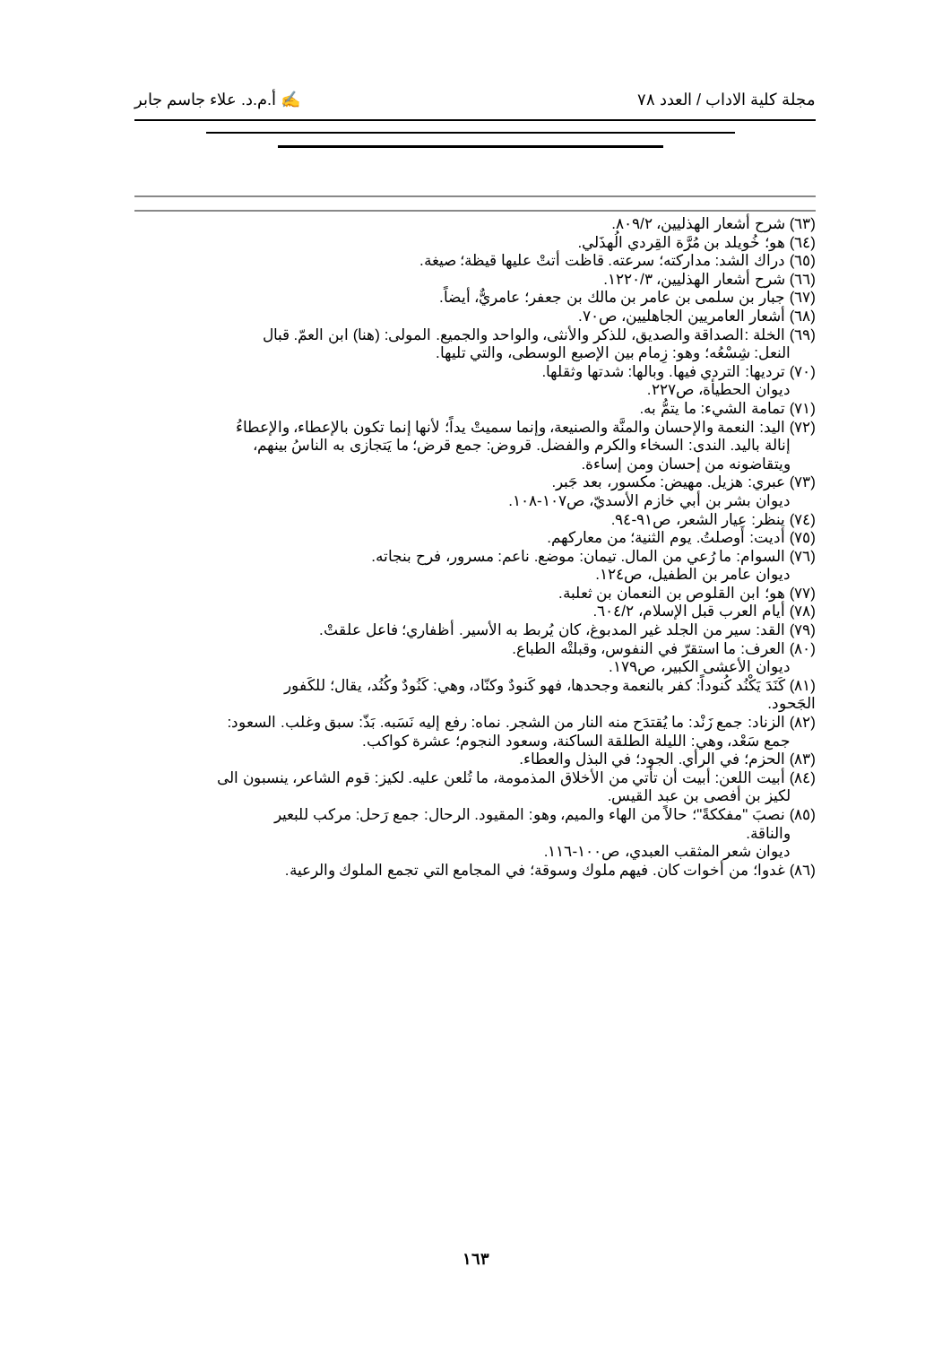مجلة كلية الاداب / العدد ٧٨ ✍ أ.م.د. علاء جاسم جابر
(٦٣) شرح أشعار الهذليين، ٨٠٩/٢.
(٦٤) هو؛ خُويلد بن مُرَّة القِردي الُهذَلي.
(٦٥) دراك الشد: مداركته؛ سرعته. قاظت أتتْ عليها قيظة؛ صيغة.
(٦٦) شرح أشعار الهذليين، ١٢٢٠/٣.
(٦٧) جبار بن سلمى بن عامر بن مالك بن جعفر؛ عامريٌّ، أيضاً.
(٦٨) أشعار العامريين الجاهليين، ص٧٠.
(٦٩) الخلة :الصداقة والصديق، للذكر والأنثى، والواحد والجميع. المولى: (هنا) ابن العمّ. قبال
النعل: شِسْعُه؛ وهو: زِمام بين الإصبع الوسطى، والتي تليها.
(٧٠) ترديها: التردي فيها. وبالها: شدتها وثقلها.
ديوان الحطيأة، ص٢٢٧.
(٧١) تمامة الشيء: ما يتمُّ به.
(٧٢) اليد: النعمة والإحسان والمنَّة والصنيعة، وإنما سميتْ يداً؛ لأنها إنما تكون بالإعطاء، والإعطاءُ
إنالة باليد. الندى: السخاء والكرم والفضل. قروض: جمع قرض؛ ما يَتجازى به الناسُ بينهم،
ويتقاضونه من إحسان ومن إساءة.
(٧٣) عبري: هزيل. مهيض: مكسور، بعد جَبر.
ديوان بشر بن أبي خازم الأسديّ، ص١٠٧-١٠٨.
(٧٤) ينظر: عِيار الشعر، ص٩١-٩٤.
(٧٥) أديت: أوصلتُ. يوم الثنية؛ من معاركهم.
(٧٦) السوام: ما رُعي من المال. تيمان: موضع. ناعم: مسرور، فرح بنجاته.
ديوان عامر بن الطفيل، ص١٢٤.
(٧٧) هو؛ ابن القلوص بن النعمان بن ثعلبة.
(٧٨) أيام العرب قبل الإسلام، ٦٠٤/٢.
(٧٩) القد: سير من الجلد غير المدبوغ، كان يُربط به الأسير. أظفاري؛ فاعل علقتْ.
(٨٠) العرف: ما استقرّ في النفوس، وقبلتْه الطباع.
ديوان الأعشى الكبير، ص١٧٩.
(٨١) كَنَدَ يَكْنُد كُنوداً: كفر بالنعمة وجحدها، فهو كَنودٌ وكنّاد، وهي: كَنُودٌ وكُنُد، يقال؛ للكَفور
الجَحود.
(٨٢) الزناد: جمع زَنْد: ما يُقتدَح منه النار من الشجر. نماه: رفع إليه نَسَبه. بَذّ: سبق وغلب. السعود:
جمع سَعْد، وهي: الليلة الطلقة الساكنة، وسعود النجوم؛ عشرة كواكب.
(٨٣) الحزم؛ في الرأي. الجود؛ في البذل والعطاء.
(٨٤) أبيت اللعن: أبيت أن تأتي من الأخلاق المذمومة، ما تُلعن عليه. لكيز: قوم الشاعر، ينسبون الى
لكيز بن أفصى بن عبد القيس.
(٨٥) نصبَ "مفككةً"؛ حالاً من الهاء والميم، وهو: المقيود. الرحال: جمع رَحل: مركب للبعير
والناقة.
ديوان شعر المثقب العبدي، ص١٠٠-١١٦.
(٨٦) غدوا؛ من أخوات كان. فيهم ملوك وسوقة؛ في المجامع التي تجمع الملوك والرعية.
١٦٣